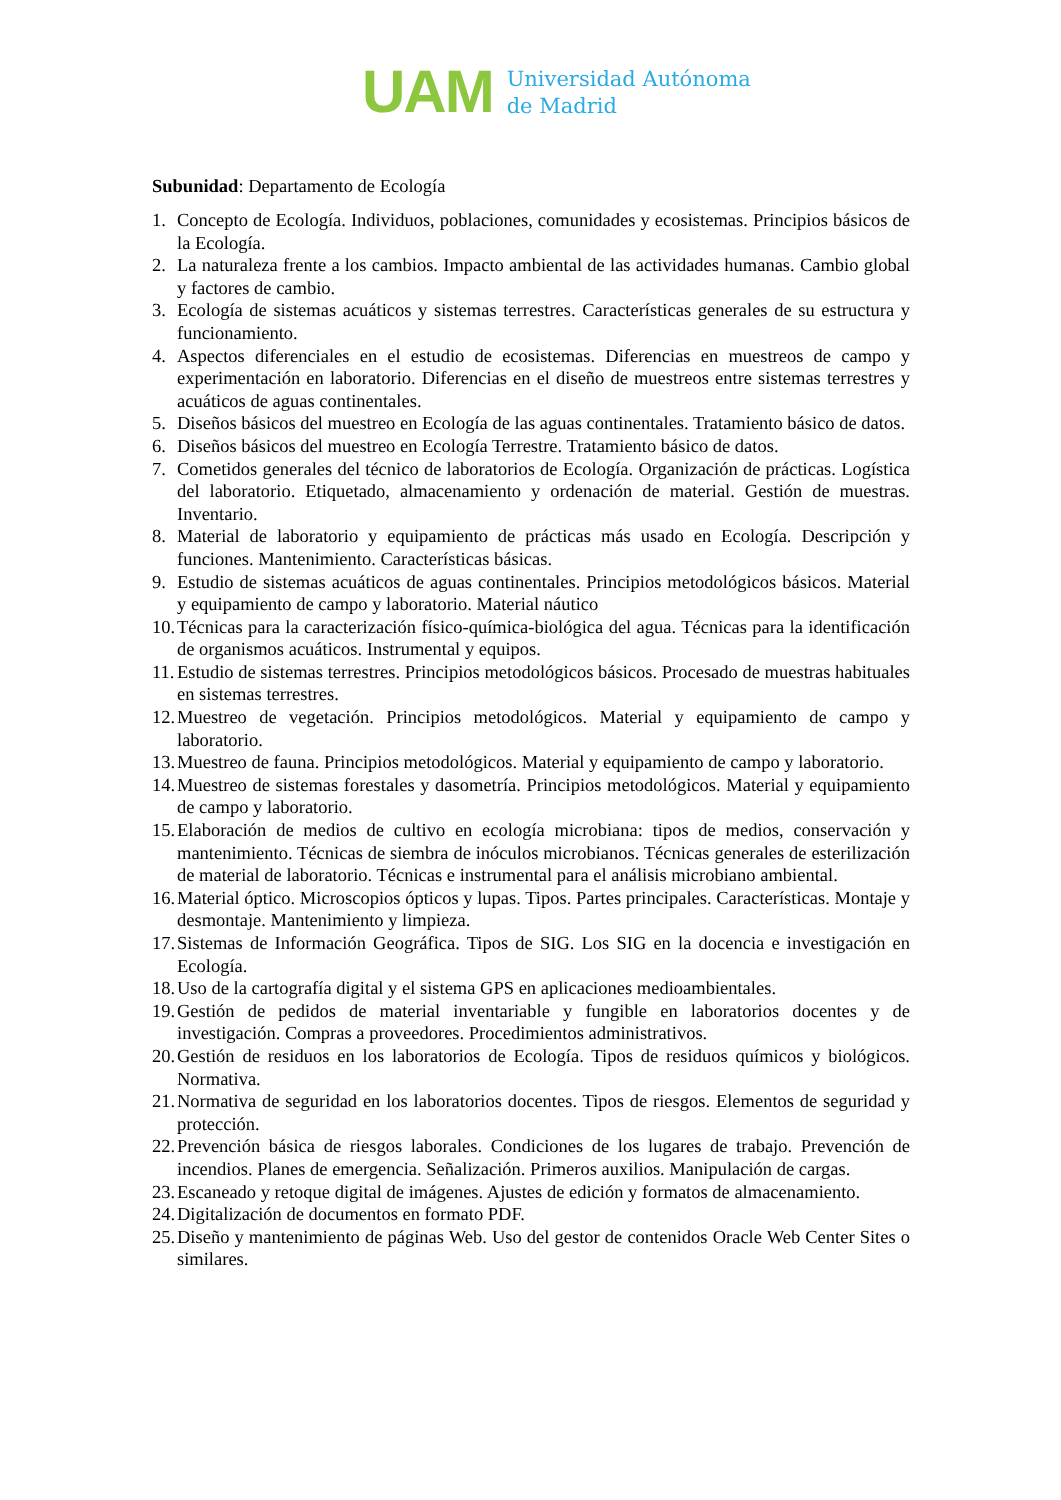UAM
Universidad Autónoma
de Madrid
Subunidad: Departamento de Ecología
1. Concepto de Ecología. Individuos, poblaciones, comunidades y ecosistemas. Principios básicos de la Ecología.
2. La naturaleza frente a los cambios. Impacto ambiental de las actividades humanas. Cambio global y factores de cambio.
3. Ecología de sistemas acuáticos y sistemas terrestres. Características generales de su estructura y funcionamiento.
4. Aspectos diferenciales en el estudio de ecosistemas. Diferencias en muestreos de campo y experimentación en laboratorio. Diferencias en el diseño de muestreos entre sistemas terrestres y acuáticos de aguas continentales.
5. Diseños básicos del muestreo en Ecología de las aguas continentales. Tratamiento básico de datos.
6. Diseños básicos del muestreo en Ecología Terrestre. Tratamiento básico de datos.
7. Cometidos generales del técnico de laboratorios de Ecología. Organización de prácticas. Logística del laboratorio. Etiquetado, almacenamiento y ordenación de material. Gestión de muestras. Inventario.
8. Material de laboratorio y equipamiento de prácticas más usado en Ecología. Descripción y funciones. Mantenimiento. Características básicas.
9. Estudio de sistemas acuáticos de aguas continentales. Principios metodológicos básicos. Material y equipamiento de campo y laboratorio. Material náutico
10. Técnicas para la caracterización físico-química-biológica del agua. Técnicas para la identificación de organismos acuáticos. Instrumental y equipos.
11. Estudio de sistemas terrestres. Principios metodológicos básicos. Procesado de muestras habituales en sistemas terrestres.
12. Muestreo de vegetación. Principios metodológicos. Material y equipamiento de campo y laboratorio.
13. Muestreo de fauna. Principios metodológicos. Material y equipamiento de campo y laboratorio.
14. Muestreo de sistemas forestales y dasometría. Principios metodológicos. Material y equipamiento de campo y laboratorio.
15. Elaboración de medios de cultivo en ecología microbiana: tipos de medios, conservación y mantenimiento. Técnicas de siembra de inóculos microbianos. Técnicas generales de esterilización de material de laboratorio. Técnicas e instrumental para el análisis microbiano ambiental.
16. Material óptico. Microscopios ópticos y lupas. Tipos. Partes principales. Características. Montaje y desmontaje. Mantenimiento y limpieza.
17. Sistemas de Información Geográfica. Tipos de SIG. Los SIG en la docencia e investigación en Ecología.
18. Uso de la cartografía digital y el sistema GPS en aplicaciones medioambientales.
19. Gestión de pedidos de material inventariable y fungible en laboratorios docentes y de investigación. Compras a proveedores. Procedimientos administrativos.
20. Gestión de residuos en los laboratorios de Ecología. Tipos de residuos químicos y biológicos. Normativa.
21. Normativa de seguridad en los laboratorios docentes. Tipos de riesgos. Elementos de seguridad y protección.
22. Prevención básica de riesgos laborales. Condiciones de los lugares de trabajo. Prevención de incendios. Planes de emergencia. Señalización. Primeros auxilios. Manipulación de cargas.
23. Escaneado y retoque digital de imágenes. Ajustes de edición y formatos de almacenamiento.
24. Digitalización de documentos en formato PDF.
25. Diseño y mantenimiento de páginas Web. Uso del gestor de contenidos Oracle Web Center Sites o similares.